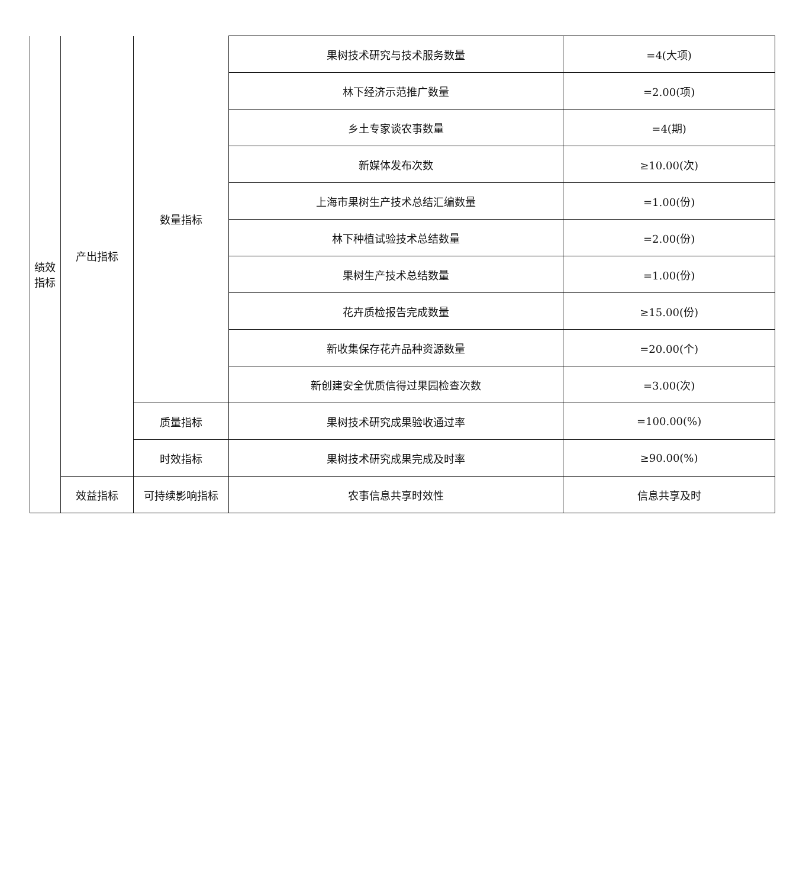| 绩效 指标 | 产出指标 | 数量指标 | 果树技术研究与技术服务数量 | =4(大项) |
| | | | 林下经济示范推广数量 | =2.00(项) |
| | | | 乡土专家谈农事数量 | =4(期) |
| | | | 新媒体发布次数 | ≥10.00(次) |
| | | | 上海市果树生产技术总结汇编数量 | =1.00(份) |
| | | | 林下种植试验技术总结数量 | =2.00(份) |
| | | | 果树生产技术总结数量 | =1.00(份) |
| | | | 花卉质检报告完成数量 | ≥15.00(份) |
| | | | 新收集保存花卉品种资源数量 | =20.00(个) |
| | | | 新创建安全优质信得过果园检查次数 | =3.00(次) |
| | | 质量指标 | 果树技术研究成果验收通过率 | =100.00(%) |
| | | 时效指标 | 果树技术研究成果完成及时率 | ≥90.00(%) |
| | 效益指标 | 可持续影响指标 | 农事信息共享时效性 | 信息共享及时 |